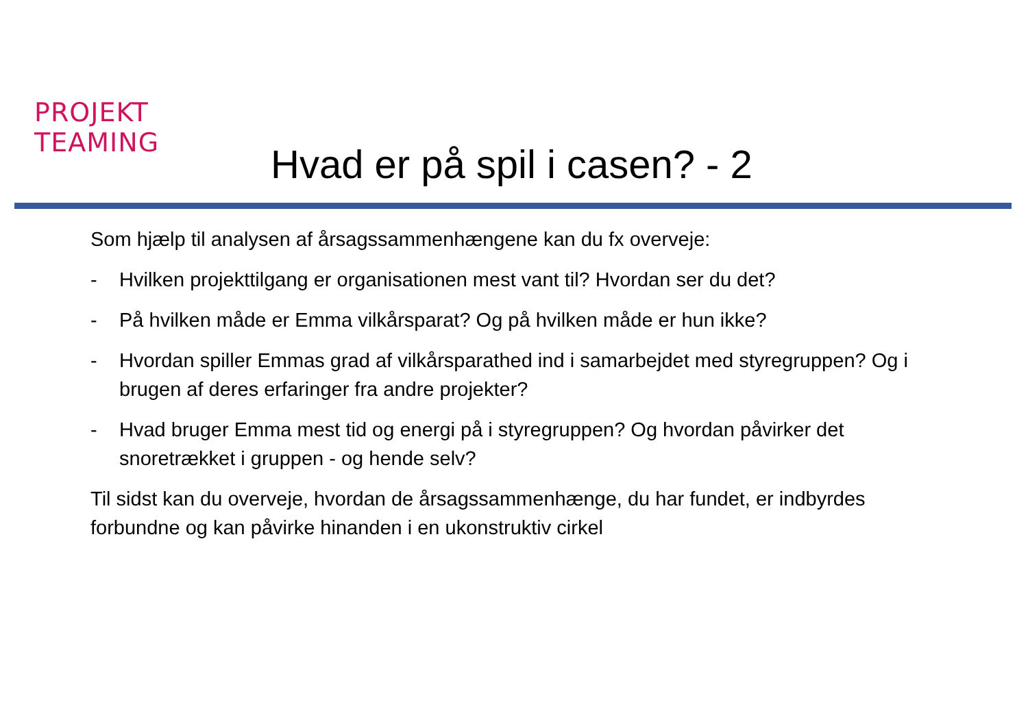PROJEKT
TEAMING
Hvad er på spil i casen? - 2
Som hjælp til analysen af årsagssammenhængene kan du fx overveje:
- Hvilken projekttilgang er organisationen mest vant til? Hvordan ser du det?
- På hvilken måde er Emma vilkårsparat? Og på hvilken måde er hun ikke?
- Hvordan spiller Emmas grad af vilkårsparathed ind i samarbejdet med styregruppen? Og i brugen af deres erfaringer fra andre projekter?
- Hvad bruger Emma mest tid og energi på i styregruppen? Og hvordan påvirker det snoretrækket i gruppen - og hende selv?
Til sidst kan du overveje, hvordan de årsagssammenhænge, du har fundet, er indbyrdes forbundne og kan påvirke hinanden i en ukonstruktiv cirkel